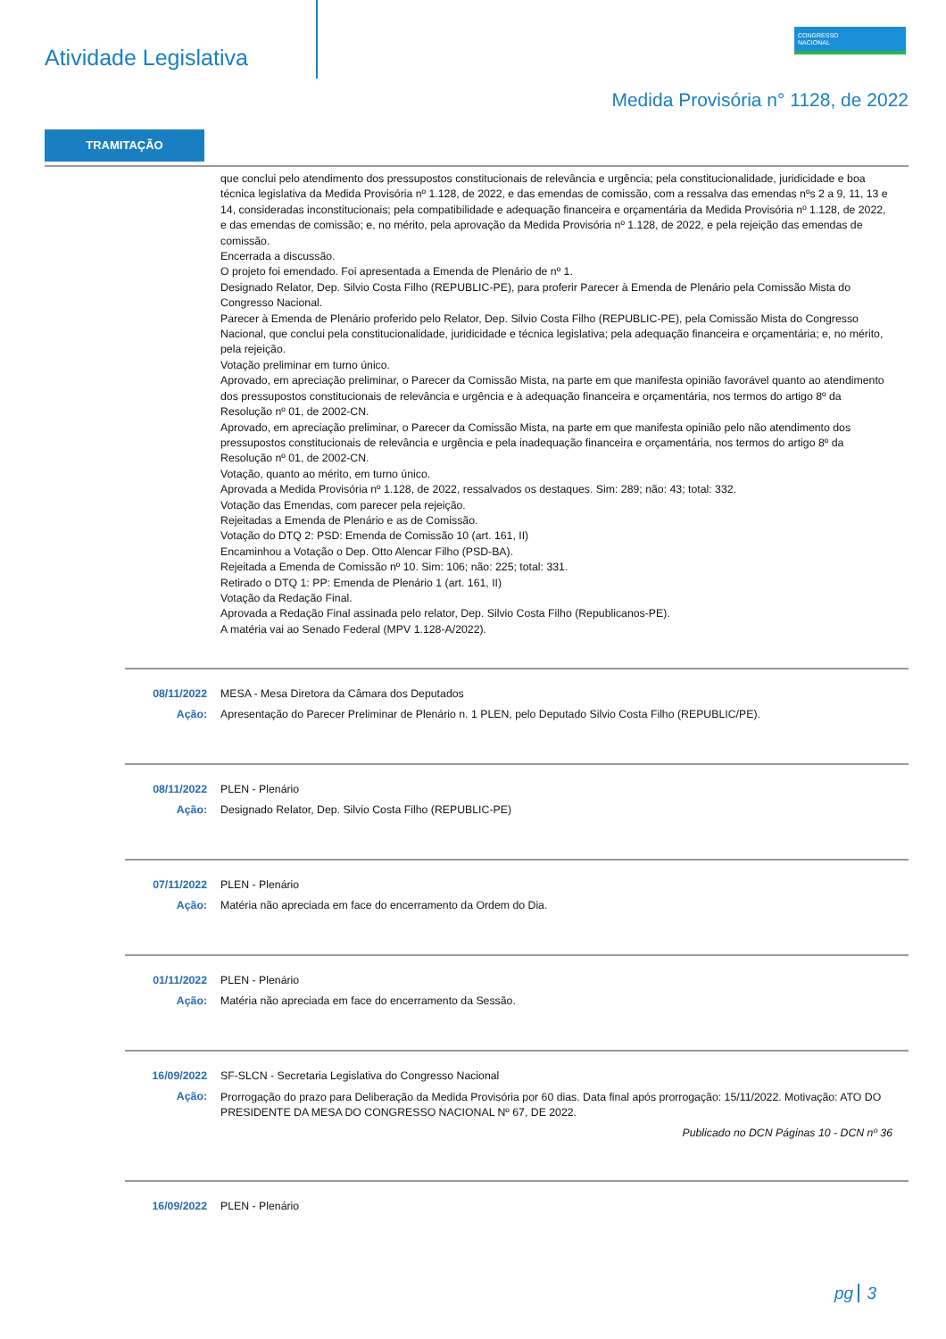Atividade Legislativa
CONGRESSO
NACIONAL
Medida Provisória n° 1128, de 2022
TRAMITAÇÃO
que conclui pelo atendimento dos pressupostos constitucionais de relevância e urgência; pela constitucionalidade, juridicidade e boa técnica legislativa da Medida Provisória nº 1.128, de 2022, e das emendas de comissão, com a ressalva das emendas nºs 2 a 9, 11, 13 e 14, consideradas inconstitucionais; pela compatibilidade e adequação financeira e orçamentária da Medida Provisória nº 1.128, de 2022, e das emendas de comissão; e, no mérito, pela aprovação da Medida Provisória nº 1.128, de 2022, e pela rejeição das emendas de comissão.
Encerrada a discussão.
O projeto foi emendado. Foi apresentada a Emenda de Plenário de nº 1.
Designado Relator, Dep. Silvio Costa Filho (REPUBLIC-PE), para proferir Parecer à Emenda de Plenário pela Comissão Mista do Congresso Nacional.
Parecer à Emenda de Plenário proferido pelo Relator, Dep. Silvio Costa Filho (REPUBLIC-PE), pela Comissão Mista do Congresso Nacional, que conclui pela constitucionalidade, juridicidade e técnica legislativa; pela adequação financeira e orçamentária; e, no mérito, pela rejeição.
Votação preliminar em turno único.
Aprovado, em apreciação preliminar, o Parecer da Comissão Mista, na parte em que manifesta opinião favorável quanto ao atendimento dos pressupostos constitucionais de relevância e urgência e à adequação financeira e orçamentária, nos termos do artigo 8º da Resolução nº 01, de 2002-CN.
Aprovado, em apreciação preliminar, o Parecer da Comissão Mista, na parte em que manifesta opinião pelo não atendimento dos pressupostos constitucionais de relevância e urgência e pela inadequação financeira e orçamentária, nos termos do artigo 8º da Resolução nº 01, de 2002-CN.
Votação, quanto ao mérito, em turno único.
Aprovada a Medida Provisória nº 1.128, de 2022, ressalvados os destaques. Sim: 289; não: 43; total: 332.
Votação das Emendas, com parecer pela rejeição.
Rejeitadas a Emenda de Plenário e as de Comissão.
Votação do DTQ 2: PSD: Emenda de Comissão 10 (art. 161, II)
Encaminhou a Votação o Dep. Otto Alencar Filho (PSD-BA).
Rejeitada a Emenda de Comissão nº 10. Sim: 106; não: 225; total: 331.
Retirado o DTQ 1: PP: Emenda de Plenário 1 (art. 161, II)
Votação da Redação Final.
Aprovada a Redação Final assinada pelo relator, Dep. Silvio Costa Filho (Republicanos-PE).
A matéria vai ao Senado Federal (MPV 1.128-A/2022).
08/11/2022 MESA - Mesa Diretora da Câmara dos Deputados
Ação: Apresentação do Parecer Preliminar de Plenário n. 1 PLEN, pelo Deputado Silvio Costa Filho (REPUBLIC/PE).
08/11/2022 PLEN - Plenário
Ação: Designado Relator, Dep. Silvio Costa Filho (REPUBLIC-PE)
07/11/2022 PLEN - Plenário
Ação: Matéria não apreciada em face do encerramento da Ordem do Dia.
01/11/2022 PLEN - Plenário
Ação: Matéria não apreciada em face do encerramento da Sessão.
16/09/2022 SF-SLCN - Secretaria Legislativa do Congresso Nacional
Ação:
Prorrogação do prazo para Deliberação da Medida Provisória por 60 dias. Data final após prorrogação: 15/11/2022. Motivação: ATO DO PRESIDENTE DA MESA DO CONGRESSO NACIONAL Nº 67, DE 2022.
Publicado no DCN Páginas 10 - DCN nº 36
16/09/2022 PLEN - Plenário
pg 3